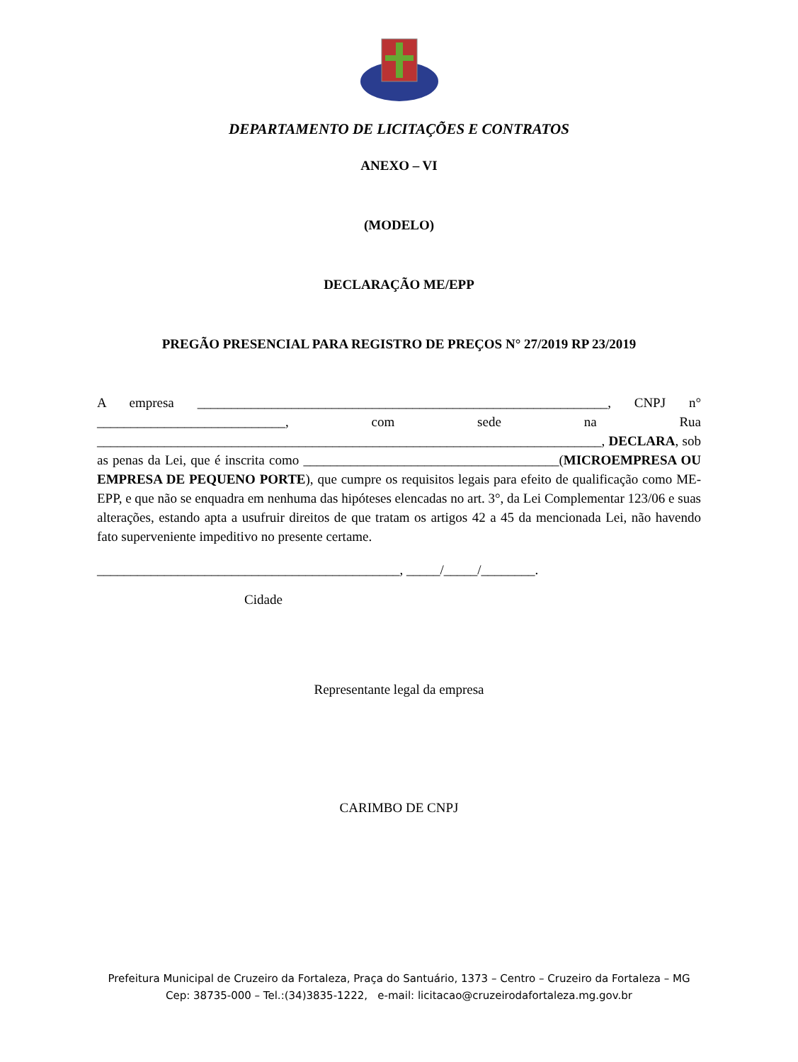DEPARTAMENTO DE LICITAÇÕES E CONTRATOS
ANEXO – VI
(MODELO)
DECLARAÇÃO ME/EPP
PREGÃO PRESENCIAL PARA REGISTRO DE PREÇOS N° 27/2019 RP 23/2019
A empresa _____________________________________________________________, CNPJ n° ____________________________, com sede na Rua ___________________________________________________________________________, DECLARA, sob as penas da Lei, que é inscrita como ______________________________________(MICROEMPRESA OU EMPRESA DE PEQUENO PORTE), que cumpre os requisitos legais para efeito de qualificação como ME-EPP, e que não se enquadra em nenhuma das hipóteses elencadas no art. 3°, da Lei Complementar 123/06 e suas alterações, estando apta a usufruir direitos de que tratam os artigos 42 a 45 da mencionada Lei, não havendo fato superveniente impeditivo no presente certame.
_____________________________________________, _____/_____/________.
Cidade
Representante legal da empresa
CARIMBO DE CNPJ
Prefeitura Municipal de Cruzeiro da Fortaleza, Praça do Santuário, 1373 – Centro – Cruzeiro da Fortaleza – MG
Cep: 38735-000 – Tel.:(34)3835-1222, e-mail: licitacao@cruzeirodafortaleza.mg.gov.br